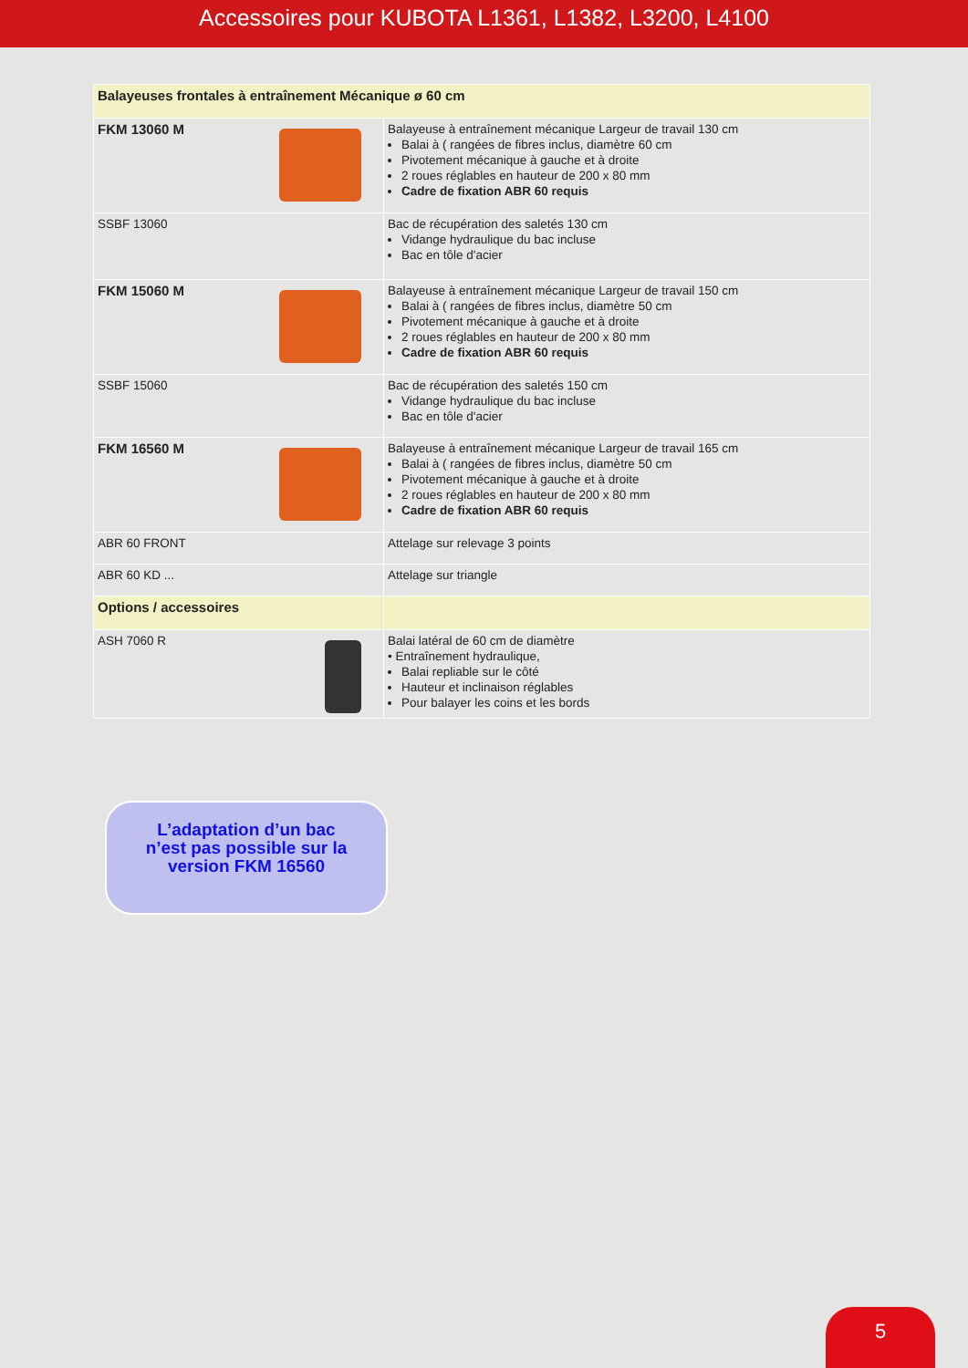Accessoires pour KUBOTA L1361, L1382, L3200, L4100
| Balayeuses frontales à entraînement Mécanique ø 60 cm | |
| FKM 13060 M | Balayeuse à entraînement mécanique Largeur de travail 130 cm Balai à ( rangées de fibres inclus, diamètre 60 cm Pivotement mécanique à gauche et à droite 2 roues réglables en hauteur de 200 x 80 mm Cadre de fixation ABR 60 requis |
| SSBF 13060 | Bac de récupération des saletés 130 cm Vidange hydraulique du bac incluse Bac en tôle d'acier |
| FKM 15060 M | Balayeuse à entraînement mécanique Largeur de travail 150 cm Balai à ( rangées de fibres inclus, diamètre 50 cm Pivotement mécanique à gauche et à droite 2 roues réglables en hauteur de 200 x 80 mm Cadre de fixation ABR 60 requis |
| SSBF 15060 | Bac de récupération des saletés 150 cm Vidange hydraulique du bac incluse Bac en tôle d'acier |
| FKM 16560 M | Balayeuse à entraînement mécanique Largeur de travail 165 cm Balai à ( rangées de fibres inclus, diamètre 50 cm Pivotement mécanique à gauche et à droite 2 roues réglables en hauteur de 200 x 80 mm Cadre de fixation ABR 60 requis |
| ABR 60 FRONT | Attelage sur relevage 3 points |
| ABR 60 KD ... | Attelage sur triangle |
| Options / accessoires | |
| ASH 7060 R | Balai latéral de 60 cm de diamètre • Entraînement hydraulique, Balai repliable sur le côté Hauteur et inclinaison réglables Pour balayer les coins et les bords |
L’adaptation d’un bac
n’est pas possible sur la
version FKM 16560
5